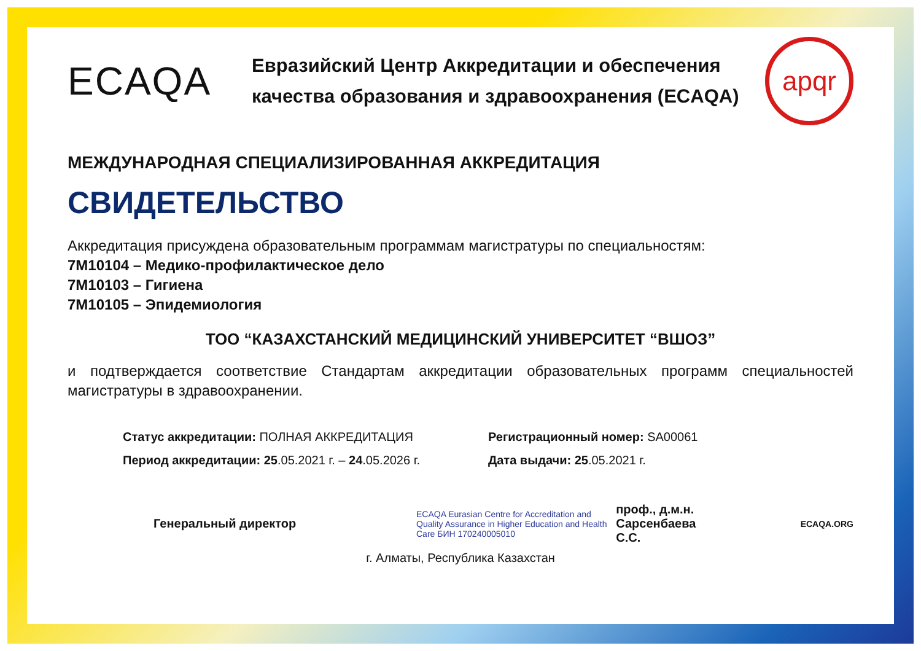ECAQA
Евразийский Центр Аккредитации и обеспечения качества образования и здравоохранения (ECAQA)
apqr
МЕЖДУНАРОДНАЯ СПЕЦИАЛИЗИРОВАННАЯ АККРЕДИТАЦИЯ
СВИДЕТЕЛЬСТВО
Аккредитация присуждена образовательным программам магистратуры по специальностям:
7M10104 – Медико-профилактическое дело
7M10103 – Гигиена
7M10105 – Эпидемиология
ТОО “КАЗАХСТАНСКИЙ МЕДИЦИНСКИЙ УНИВЕРСИТЕТ “ВШОЗ”
и подтверждается соответствие Стандартам аккредитации образовательных программ специальностей магистратуры в здравоохранении.
Статус аккредитации: ПОЛНАЯ АККРЕДИТАЦИЯ
Период аккредитации: 25.05.2021 г. – 24.05.2026 г.
Регистрационный номер: SA00061
Дата выдачи: 25.05.2021 г.
Генеральный директор
ECAQA Eurasian Centre for Accreditation and Quality Assurance in Higher Education and Health Care БИН 170240005010
проф., д.м.н.
Сарсенбаева С.С.
ECAQA.ORG
г. Алматы, Республика Казахстан